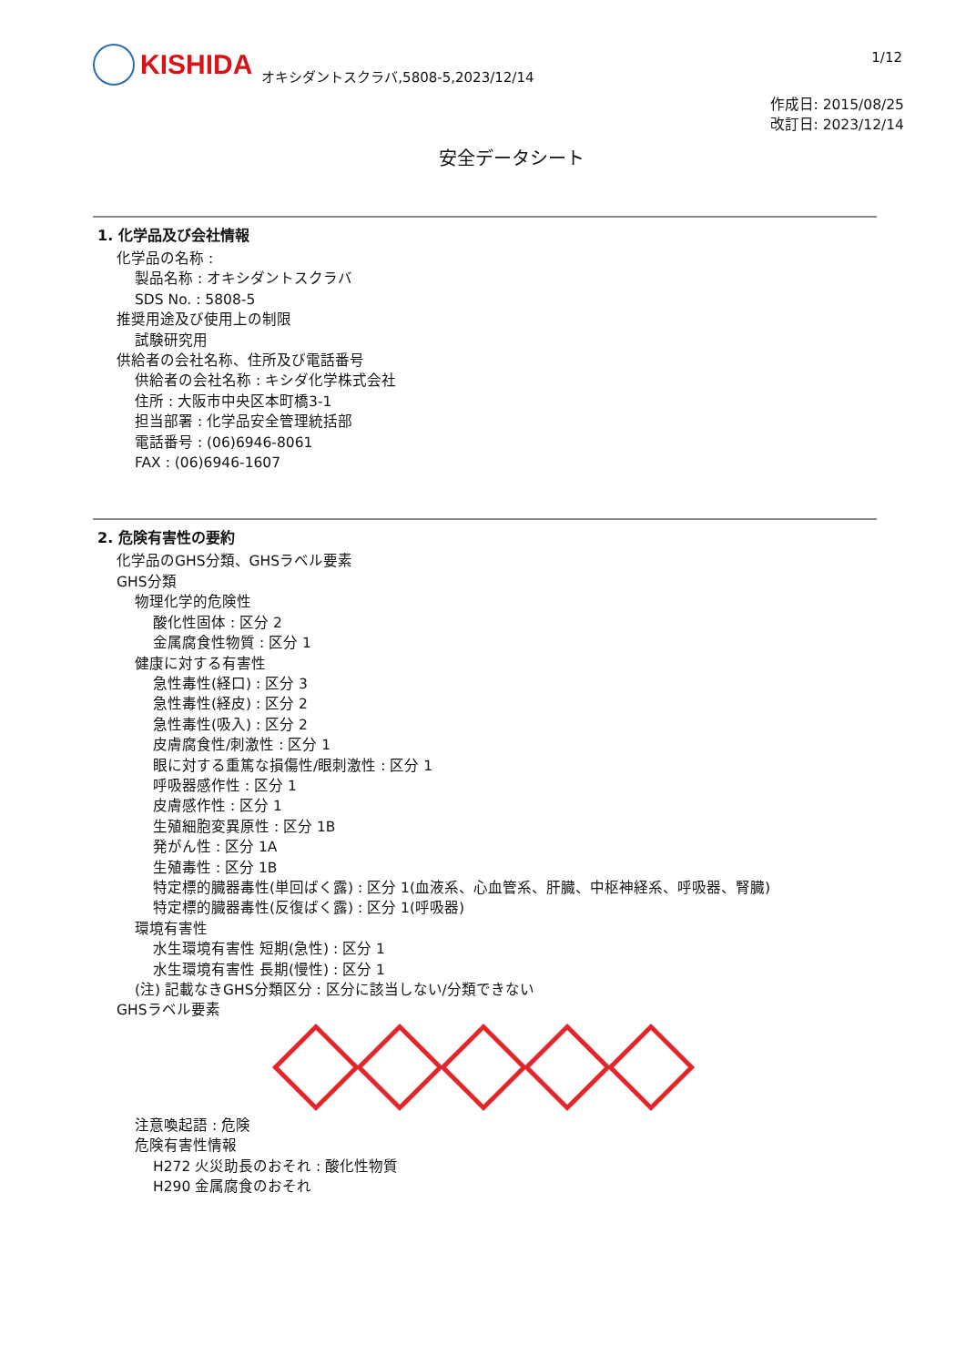1/12
KISHIDA
オキシダントスクラバ,5808-5,2023/12/14
作成日: 2015/08/25
改訂日: 2023/12/14
安全データシート
1. 化学品及び会社情報
化学品の名称 :
製品名称 : オキシダントスクラバ
SDS No. : 5808-5
推奨用途及び使用上の制限
試験研究用
供給者の会社名称、住所及び電話番号
供給者の会社名称 : キシダ化学株式会社
住所 : 大阪市中央区本町橋3-1
担当部署 : 化学品安全管理統括部
電話番号 : (06)6946-8061
FAX : (06)6946-1607
2. 危険有害性の要約
化学品のGHS分類、GHSラベル要素
GHS分類
物理化学的危険性
酸化性固体 : 区分 2
金属腐食性物質 : 区分 1
健康に対する有害性
急性毒性(経口) : 区分 3
急性毒性(経皮) : 区分 2
急性毒性(吸入) : 区分 2
皮膚腐食性/刺激性 : 区分 1
眼に対する重篤な損傷性/眼刺激性 : 区分 1
呼吸器感作性 : 区分 1
皮膚感作性 : 区分 1
生殖細胞変異原性 : 区分 1B
発がん性 : 区分 1A
生殖毒性 : 区分 1B
特定標的臓器毒性(単回ばく露) : 区分 1(血液系、心血管系、肝臓、中枢神経系、呼吸器、腎臓)
特定標的臓器毒性(反復ばく露) : 区分 1(呼吸器)
環境有害性
水生環境有害性 短期(急性) : 区分 1
水生環境有害性 長期(慢性) : 区分 1
(注) 記載なきGHS分類区分 : 区分に該当しない/分類できない
GHSラベル要素
注意喚起語 : 危険
危険有害性情報
H272 火災助長のおそれ : 酸化性物質
H290 金属腐食のおそれ